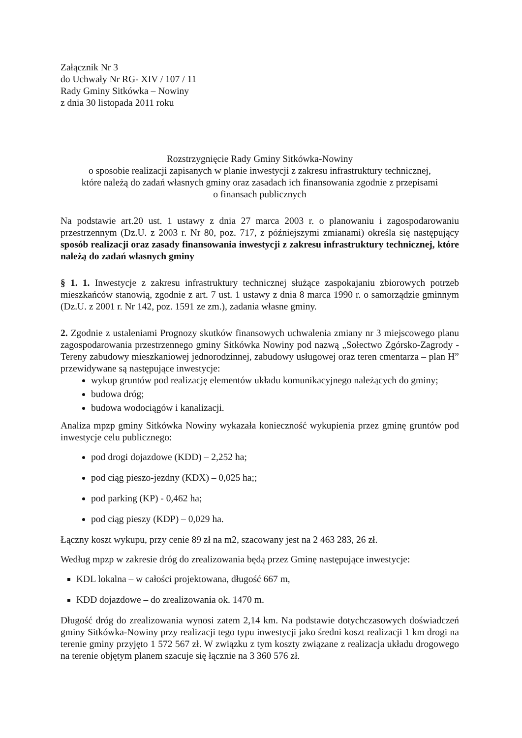Załącznik Nr 3
do Uchwały Nr RG- XIV / 107 / 11
Rady Gminy Sitkówka – Nowiny
z dnia 30 listopada 2011 roku
Rozstrzygnięcie Rady Gminy Sitkówka-Nowiny
o sposobie realizacji zapisanych w planie inwestycji z zakresu infrastruktury technicznej,
które należą do zadań własnych gminy oraz zasadach ich finansowania zgodnie z przepisami
o finansach publicznych
Na podstawie art.20 ust. 1 ustawy z dnia 27 marca 2003 r. o planowaniu i zagospodarowaniu przestrzennym (Dz.U. z 2003 r. Nr 80, poz. 717, z późniejszymi zmianami) określa się następujący sposób realizacji oraz zasady finansowania inwestycji z zakresu infrastruktury technicznej, które należą do zadań własnych gminy
§ 1. 1. Inwestycje z zakresu infrastruktury technicznej służące zaspokajaniu zbiorowych potrzeb mieszkańców stanowią, zgodnie z art. 7 ust. 1 ustawy z dnia 8 marca 1990 r. o samorządzie gminnym (Dz.U. z 2001 r. Nr 142, poz. 1591 ze zm.), zadania własne gminy.
2. Zgodnie z ustaleniami Prognozy skutków finansowych uchwalenia zmiany nr 3 miejscowego planu zagospodarowania przestrzennego gminy Sitkówka Nowiny pod nazwą „Sołectwo Zgórsko-Zagrody -Tereny zabudowy mieszkaniowej jednorodzinnej, zabudowy usługowej oraz teren cmentarza – plan H” przewidywane są następujące inwestycje:
wykup gruntów pod realizację elementów układu komunikacyjnego należących do gminy;
budowa dróg;
budowa wodociągów i kanalizacji.
Analiza mpzp gminy Sitkówka Nowiny wykazała konieczność wykupienia przez gminę gruntów pod inwestycje celu publicznego:
pod drogi dojazdowe (KDD) – 2,252 ha;
pod ciąg pieszo-jezdny (KDX) – 0,025 ha;;
pod parking (KP) - 0,462 ha;
pod ciąg pieszy (KDP) – 0,029 ha.
Łączny koszt wykupu, przy cenie 89 zł na m2, szacowany jest na 2 463 283, 26 zł.
Według mpzp w zakresie dróg do zrealizowania będą przez Gminę następujące inwestycje:
KDL lokalna – w całości projektowana, długość 667 m,
KDD dojazdowe – do zrealizowania ok. 1470 m.
Długość dróg do zrealizowania wynosi zatem 2,14 km. Na podstawie dotychczasowych doświadczeń gminy Sitkówka-Nowiny przy realizacji tego typu inwestycji jako średni koszt realizacji 1 km drogi na terenie gminy przyjęto 1 572 567 zł. W związku z tym koszty związane z realizacja układu drogowego na terenie objętym planem szacuje się łącznie na 3 360 576 zł.